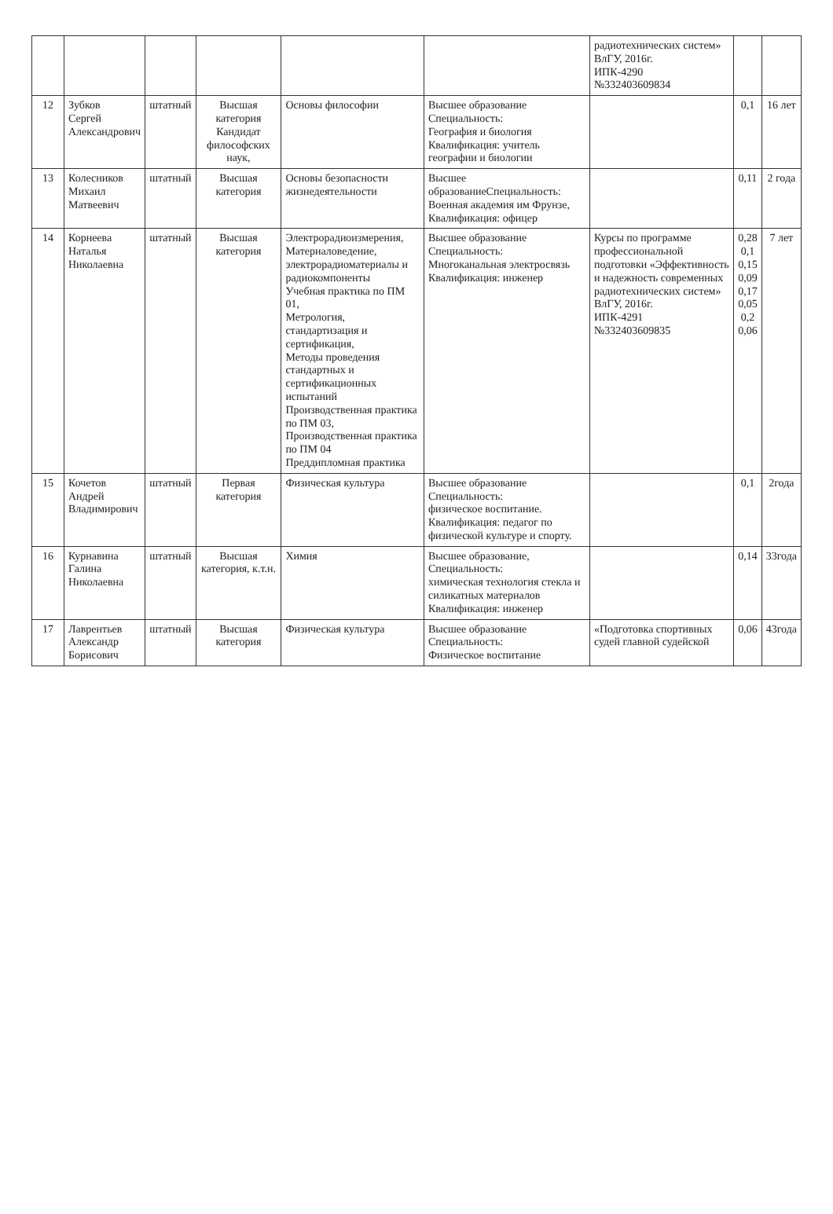| | | | | | | радиотехнических систем» ВлГУ, 2016г. ИПК-4290 №332403609834 | | |
| 12 | Зубков Сергей Александрович | штатный | Высшая категория Кандидат философских наук, | Основы философии | Высшее образование Специальность: География и биология Квалификация: учитель географии и биологии | | 0,1 | 16 лет |
| 13 | Колесников Михаил Матвеевич | штатный | Высшая категория | Основы безопасности жизнедеятельности | Высшее образованиеСпециальность: Военная академия им Фрунзе, Квалификация: офицер | | 0,11 | 2 года |
| 14 | Корнеева Наталья Николаевна | штатный | Высшая категория | Электрорадиоизмерения, Материаловедение, электрорадиоматериалы и радиокомпоненты Учебная практика по ПМ 01, Метрология, стандартизация и сертификация, Методы проведения стандартных и сертификационных испытаний Производственная практика по ПМ 03, Производственная практика по ПМ 04 Преддипломная практика | Высшее образование Специальность: Многоканальная электросвязь Квалификация: инженер | Курсы по программе профессиональной подготовки «Эффективность и надежность современных радиотехнических систем» ВлГУ, 2016г. ИПК-4291 №332403609835 | 0,28 0,1 0,15 0,09 0,17 0,05 0,2 0,06 | 7 лет |
| 15 | Кочетов Андрей Владимирович | штатный | Первая категория | Физическая культура | Высшее образование Специальность: физическое воспитание. Квалификация: педагог по физической культуре и спорту. | | 0,1 | 2года |
| 16 | Курнавина Галина Николаевна | штатный | Высшая категория, к.т.н. | Химия | Высшее образование, Специальность: химическая технология стекла и силикатных материалов Квалификация: инженер | | 0,14 | 33года |
| 17 | Лаврентьев Александр Борисович | штатный | Высшая категория | Физическая культура | Высшее образование Специальность: Физическое воспитание | «Подготовка спортивных судей главной судейской | 0,06 | 43года |